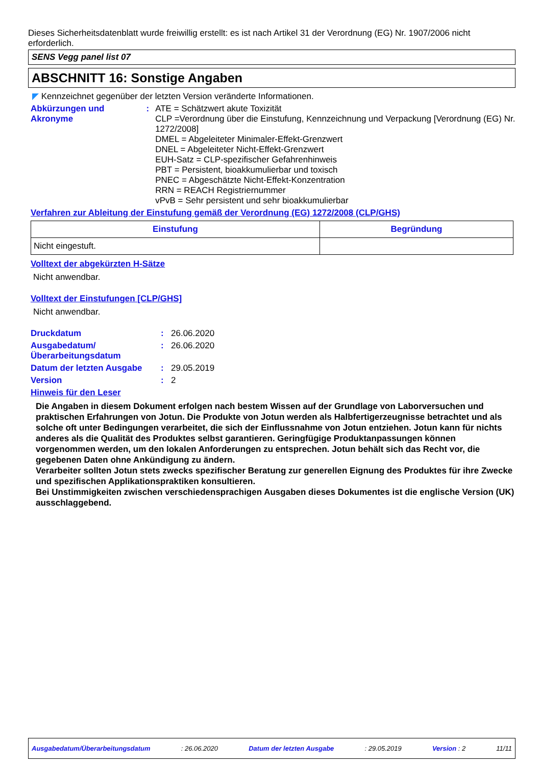Dieses Sicherheitsdatenblatt wurde freiwillig erstellt: es ist nach Artikel 31 der Verordnung (EG) Nr. 1907/2006 nicht erforderlich.
SENS Vegg panel list 07
ABSCHNITT 16: Sonstige Angaben
◤ Kennzeichnet gegenüber der letzten Version veränderte Informationen.
Abkürzungen und Akronyme : ATE = Schätzwert akute Toxizität
CLP =Verordnung über die Einstufung, Kennzeichnung und Verpackung [Verordnung (EG) Nr. 1272/2008]
DMEL = Abgeleiteter Minimaler-Effekt-Grenzwert
DNEL = Abgeleiteter Nicht-Effekt-Grenzwert
EUH-Satz = CLP-spezifischer Gefahrenhinweis
PBT = Persistent, bioakkumulierbar und toxisch
PNEC = Abgeschätzte Nicht-Effekt-Konzentration
RRN = REACH Registriernummer
vPvB = Sehr persistent und sehr bioakkumulierbar
Verfahren zur Ableitung der Einstufung gemäß der Verordnung (EG) 1272/2008 (CLP/GHS)
| Einstufung | Begründung |
| --- | --- |
| Nicht eingestuft. | |
Volltext der abgekürzten H-Sätze
Nicht anwendbar.
Volltext der Einstufungen [CLP/GHS]
Nicht anwendbar.
Druckdatum : 26.06.2020
Ausgabedatum/
Überarbeitungsdatum
: 26.06.2020
Datum der letzten Ausgabe : 29.05.2019
Version : 2
Hinweis für den Leser
Die Angaben in diesem Dokument erfolgen nach bestem Wissen auf der Grundlage von Laborversuchen und praktischen Erfahrungen von Jotun. Die Produkte von Jotun werden als Halbfertigerzeugnisse betrachtet und als solche oft unter Bedingungen verarbeitet, die sich der Einflussnahme von Jotun entziehen. Jotun kann für nichts anderes als die Qualität des Produktes selbst garantieren. Geringfügige Produktanpassungen können vorgenommen werden, um den lokalen Anforderungen zu entsprechen. Jotun behält sich das Recht vor, die gegebenen Daten ohne Ankündigung zu ändern.
Verarbeiter sollten Jotun stets zwecks spezifischer Beratung zur generellen Eignung des Produktes für ihre Zwecke und spezifischen Applikationspraktiken konsultieren.
Bei Unstimmigkeiten zwischen verschiedensprachigen Ausgaben dieses Dokumentes ist die englische Version (UK) ausschlaggebend.
Ausgabedatum/Überarbeitungsdatum : 26.06.2020 Datum der letzten Ausgabe : 29.05.2019 Version : 2 11/11